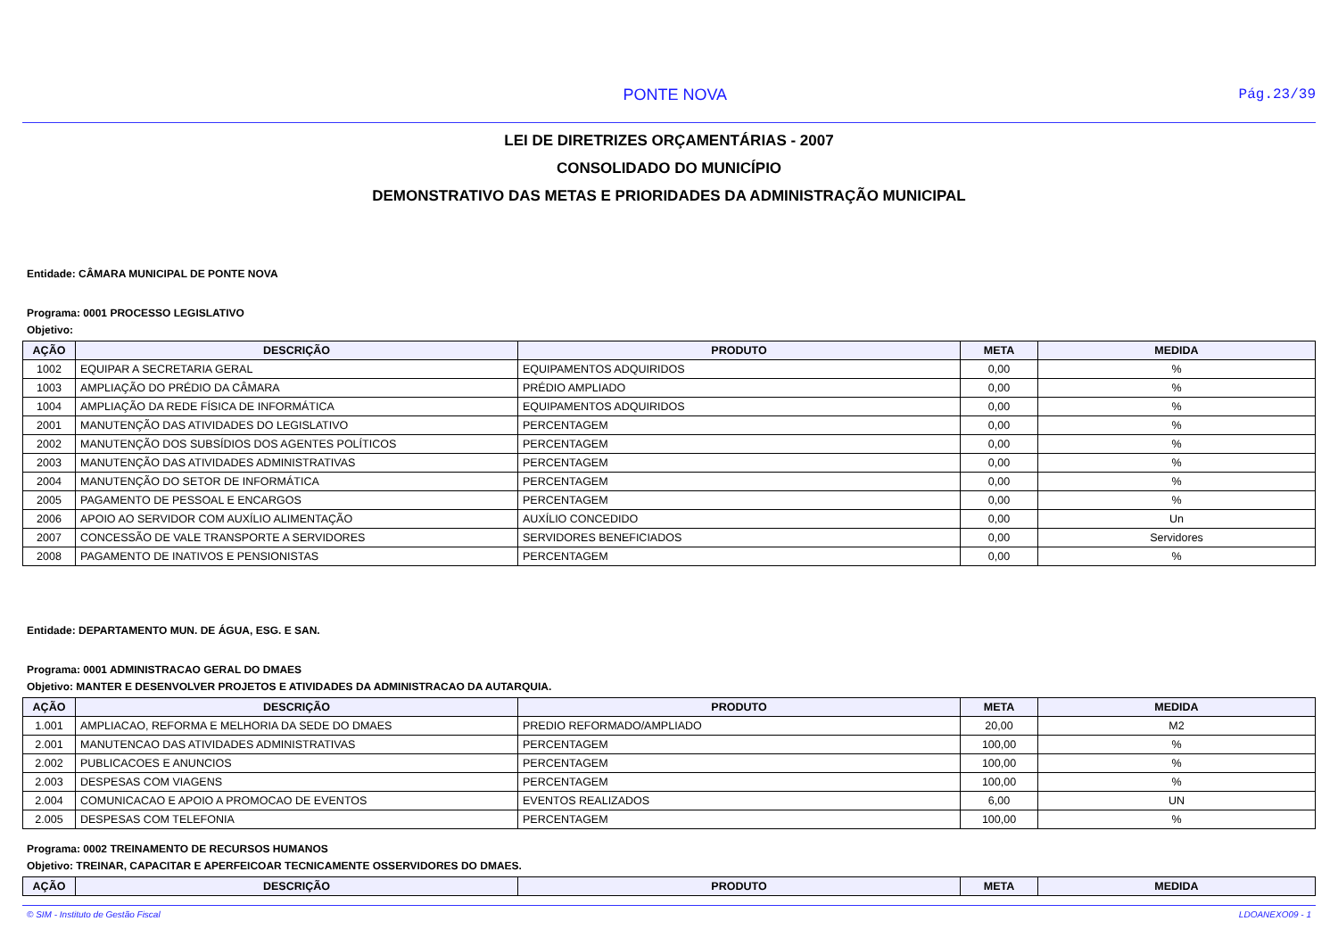PONTE NOVA Pág.23/39
LEI DE DIRETRIZES ORÇAMENTÁRIAS - 2007
CONSOLIDADO DO MUNICÍPIO
DEMONSTRATIVO DAS METAS E PRIORIDADES DA ADMINISTRAÇÃO MUNICIPAL
Entidade: CÂMARA MUNICIPAL DE PONTE NOVA
Programa: 0001 PROCESSO LEGISLATIVO
Objetivo:
| AÇÃO | DESCRIÇÃO | PRODUTO | META | MEDIDA |
| --- | --- | --- | --- | --- |
| 1002 | EQUIPAR A SECRETARIA GERAL | EQUIPAMENTOS ADQUIRIDOS | 0,00 | % |
| 1003 | AMPLIAÇÃO DO PRÉDIO DA CÂMARA | PRÉDIO AMPLIADO | 0,00 | % |
| 1004 | AMPLIAÇÃO DA REDE FÍSICA DE INFORMÁTICA | EQUIPAMENTOS ADQUIRIDOS | 0,00 | % |
| 2001 | MANUTENÇÃO DAS ATIVIDADES DO LEGISLATIVO | PERCENTAGEM | 0,00 | % |
| 2002 | MANUTENÇÃO DOS SUBSÍDIOS DOS AGENTES POLÍTICOS | PERCENTAGEM | 0,00 | % |
| 2003 | MANUTENÇÃO DAS ATIVIDADES ADMINISTRATIVAS | PERCENTAGEM | 0,00 | % |
| 2004 | MANUTENÇÃO DO SETOR DE INFORMÁTICA | PERCENTAGEM | 0,00 | % |
| 2005 | PAGAMENTO DE PESSOAL E ENCARGOS | PERCENTAGEM | 0,00 | % |
| 2006 | APOIO AO SERVIDOR COM AUXÍLIO ALIMENTAÇÃO | AUXÍLIO CONCEDIDO | 0,00 | Un |
| 2007 | CONCESSÃO DE VALE TRANSPORTE A SERVIDORES | SERVIDORES BENEFICIADOS | 0,00 | Servidores |
| 2008 | PAGAMENTO DE INATIVOS E PENSIONISTAS | PERCENTAGEM | 0,00 | % |
Entidade: DEPARTAMENTO MUN. DE ÁGUA, ESG. E SAN.
Programa: 0001 ADMINISTRACAO GERAL DO DMAES
Objetivo: MANTER E DESENVOLVER PROJETOS E ATIVIDADES DA ADMINISTRACAO DA AUTARQUIA.
| AÇÃO | DESCRIÇÃO | PRODUTO | META | MEDIDA |
| --- | --- | --- | --- | --- |
| 1.001 | AMPLIACAO, REFORMA E MELHORIA DA SEDE DO DMAES | PREDIO REFORMADO/AMPLIADO | 20,00 | M2 |
| 2.001 | MANUTENCAO DAS ATIVIDADES ADMINISTRATIVAS | PERCENTAGEM | 100,00 | % |
| 2.002 | PUBLICACOES E ANUNCIOS | PERCENTAGEM | 100,00 | % |
| 2.003 | DESPESAS COM VIAGENS | PERCENTAGEM | 100,00 | % |
| 2.004 | COMUNICACAO E APOIO A PROMOCAO DE EVENTOS | EVENTOS REALIZADOS | 6,00 | UN |
| 2.005 | DESPESAS COM TELEFONIA | PERCENTAGEM | 100,00 | % |
Programa: 0002 TREINAMENTO DE RECURSOS HUMANOS
Objetivo: TREINAR, CAPACITAR E APERFEICOAR TECNICAMENTE OSSERVIDORES DO DMAES.
| AÇÃO | DESCRIÇÃO | PRODUTO | META | MEDIDA |
| --- | --- | --- | --- | --- |
© SIM - Instituto de Gestão Fiscal LDOANEXO09 - 1